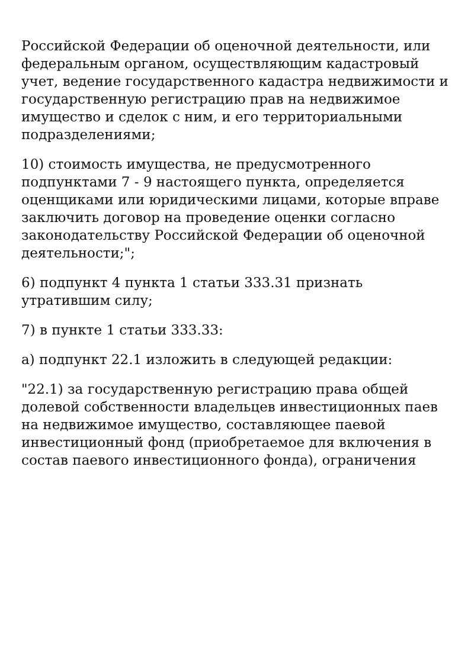Российской Федерации об оценочной деятельности, или федеральным органом, осуществляющим кадастровый учет, ведение государственного кадастра недвижимости и государственную регистрацию прав на недвижимое имущество и сделок с ним, и его территориальными подразделениями;
10) стоимость имущества, не предусмотренного подпунктами 7 - 9 настоящего пункта, определяется оценщиками или юридическими лицами, которые вправе заключить договор на проведение оценки согласно законодательству Российской Федерации об оценочной деятельности;";
6) подпункт 4 пункта 1 статьи 333.31 признать утратившим силу;
7) в пункте 1 статьи 333.33:
а) подпункт 22.1 изложить в следующей редакции:
"22.1) за государственную регистрацию права общей долевой собственности владельцев инвестиционных паев на недвижимое имущество, составляющее паевой инвестиционный фонд (приобретаемое для включения в состав паевого инвестиционного фонда), ограничения